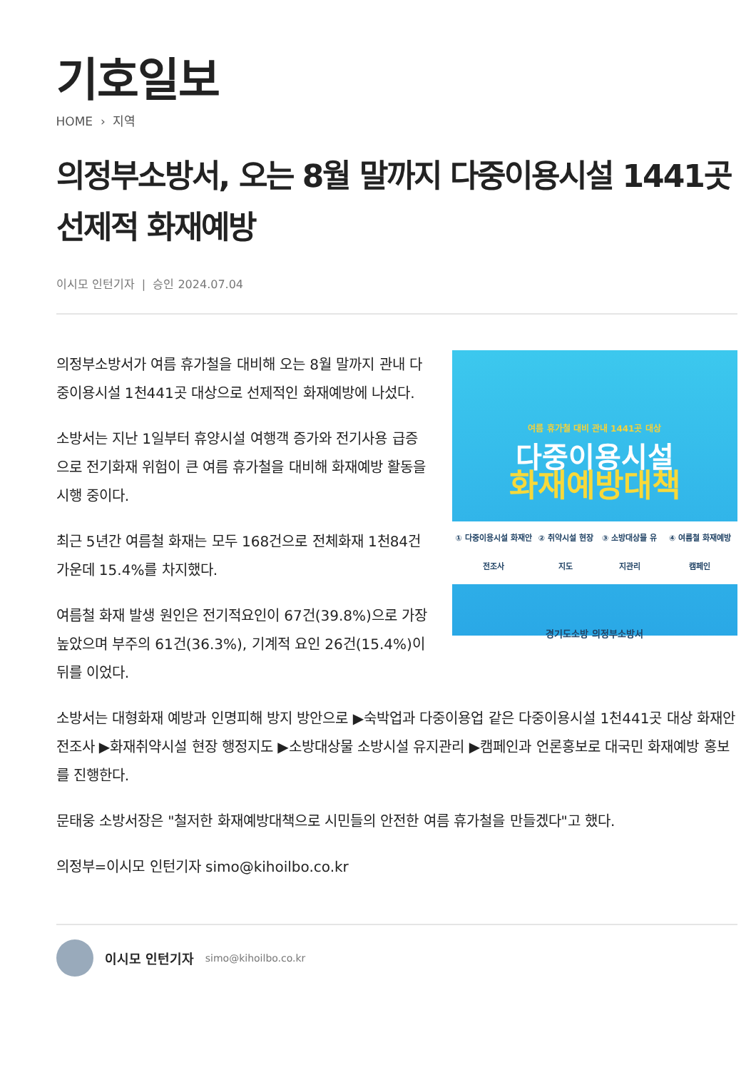기호일보
HOME › 지역
의정부소방서, 오는 8월 말까지 다중이용시설 1441곳 선제적 화재예방
이시모 인턴기자 | 승인 2024.07.04
여름 휴가철 대비 관내 1441곳 대상
다중이용시설
화재예방대책
① 다중이용시설 화재안전조사 ② 취약시설 현장지도 ③ 소방대상물 유지관리 ④ 여름철 화재예방 캠페인
경기도소방 의정부소방서
의정부소방서가 여름 휴가철을 대비해 오는 8월 말까지 관내 다중이용시설 1천441곳 대상으로 선제적인 화재예방에 나섰다.
소방서는 지난 1일부터 휴양시설 여행객 증가와 전기사용 급증으로 전기화재 위험이 큰 여름 휴가철을 대비해 화재예방 활동을 시행 중이다.
최근 5년간 여름철 화재는 모두 168건으로 전체화재 1천84건 가운데 15.4%를 차지했다.
여름철 화재 발생 원인은 전기적요인이 67건(39.8%)으로 가장 높았으며 부주의 61건(36.3%), 기계적 요인 26건(15.4%)이 뒤를 이었다.
소방서는 대형화재 예방과 인명피해 방지 방안으로 ▶숙박업과 다중이용업 같은 다중이용시설 1천441곳 대상 화재안전조사 ▶화재취약시설 현장 행정지도 ▶소방대상물 소방시설 유지관리 ▶캠페인과 언론홍보로 대국민 화재예방 홍보를 진행한다.
문태웅 소방서장은 "철저한 화재예방대책으로 시민들의 안전한 여름 휴가철을 만들겠다"고 했다.
의정부=이시모 인턴기자 simo@kihoilbo.co.kr
이시모 인턴기자 simo@kihoilbo.co.kr